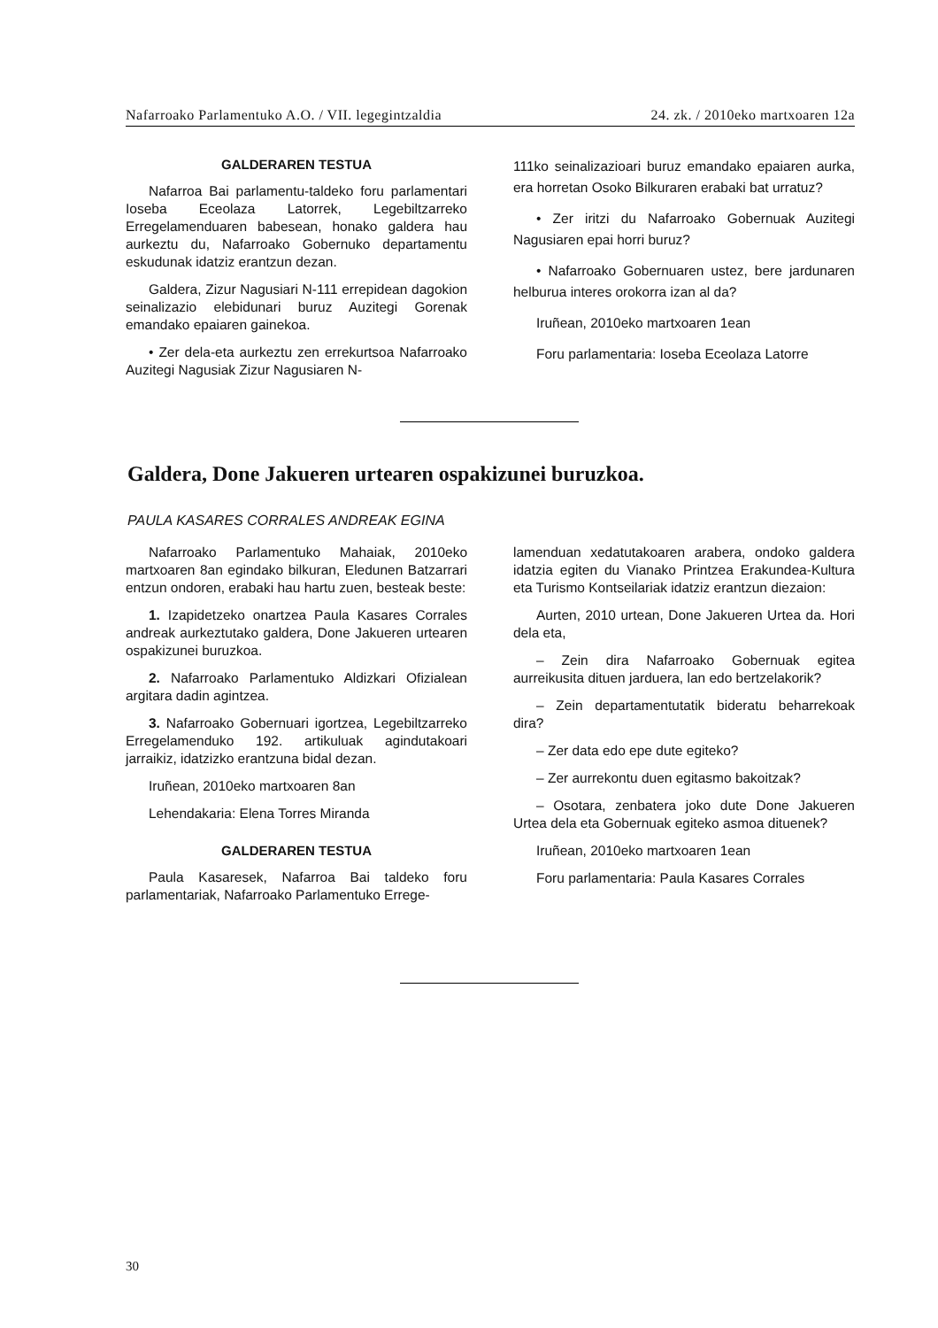Nafarroako Parlamentuko A.O. / VII. legegintzaldia 24. zk. / 2010eko martxoaren 12a
GALDERAREN TESTUA
Nafarroa Bai parlamentu-taldeko foru parlamentari Ioseba Eceolaza Latorrek, Legebiltzarreko Erregelamenduaren babesean, honako galdera hau aurkeztu du, Nafarroako Gobernuko departamentu eskudunak idatziz erantzun dezan.
Galdera, Zizur Nagusiari N-111 errepidean dagokion seinalizazio elebidunari buruz Auzitegi Gorenak emandako epaiaren gainekoa.
• Zer dela-eta aurkeztu zen errekurtsoa Nafarroako Auzitegi Nagusiak Zizur Nagusiaren N-
111ko seinalizazioari buruz emandako epaiaren aurka, era horretan Osoko Bilkuraren erabaki bat urratuz?
• Zer iritzi du Nafarroako Gobernuak Auzitegi Nagusiaren epai horri buruz?
• Nafarroako Gobernuaren ustez, bere jardunaren helburua interes orokorra izan al da?
Iruñean, 2010eko martxoaren 1ean
Foru parlamentaria: Ioseba Eceolaza Latorre
Galdera, Done Jakueren urtearen ospakizunei buruzkoa.
PAULA KASARES CORRALES ANDREAK EGINA
Nafarroako Parlamentuko Mahaiak, 2010eko martxoaren 8an egindako bilkuran, Eledunen Batzarrari entzun ondoren, erabaki hau hartu zuen, besteak beste:
1. Izapidetzeko onartzea Paula Kasares Corrales andreak aurkeztutako galdera, Done Jakueren urtearen ospakizunei buruzkoa.
2. Nafarroako Parlamentuko Aldizkari Ofizialean argitara dadin agintzea.
3. Nafarroako Gobernuari igortzea, Legebiltzarreko Erregelamenduko 192. artikuluak agindutakoari jarraikiz, idatzizko erantzuna bidal dezan.
Iruñean, 2010eko martxoaren 8an
Lehendakaria: Elena Torres Miranda
GALDERAREN TESTUA
Paula Kasaresek, Nafarroa Bai taldeko foru parlamentariak, Nafarroako Parlamentuko Errege-
lamenduan xedatutakoaren arabera, ondoko galdera idatzia egiten du Vianako Printzea Erakundea-Kultura eta Turismo Kontseilariak idatziz erantzun diezaion:
Aurten, 2010 urtean, Done Jakueren Urtea da. Hori dela eta,
– Zein dira Nafarroako Gobernuak egitea aurreikusita dituen jarduera, lan edo bertzelakorik?
– Zein departamentutatik bideratu beharrekoak dira?
– Zer data edo epe dute egiteko?
– Zer aurrekontu duen egitasmo bakoitzak?
– Osotara, zenbatera joko dute Done Jakueren Urtea dela eta Gobernuak egiteko asmoa dituenek?
Iruñean, 2010eko martxoaren 1ean
Foru parlamentaria: Paula Kasares Corrales
30